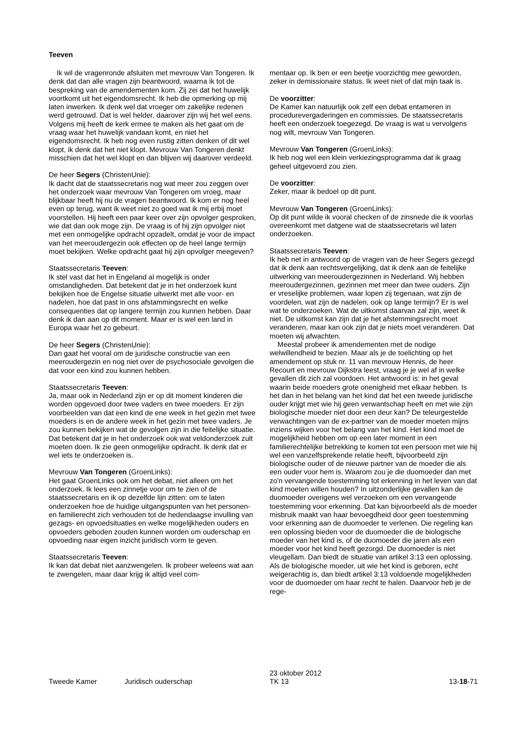Teeven
Ik wil de vragenronde afsluiten met mevrouw Van Tongeren. Ik denk dat dan alle vragen zijn beantwoord, waarna ik tot de bespreking van de amendementen kom. Zij zei dat het huwelijk voortkomt uit het eigendomsrecht. Ik heb die opmerking op mij laten inwerken. Ik denk wel dat vroeger om zakelijke redenen werd getrouwd. Dat is wel helder, daarover zijn wij het wel eens. Volgens mij heeft de kerk ermee te maken als het gaat om de vraag waar het huwelijk vandaan komt, en niet het eigendomsrecht. Ik heb nog even rustig zitten denken of dit wel klopt, ik denk dat het niet klopt. Mevrouw Van Tongeren denkt misschien dat het wel klopt en dan blijven wij daarover verdeeld.
De heer Segers (ChristenUnie):
Ik dacht dat de staatssecretaris nog wat meer zou zeggen over het onderzoek waar mevrouw Van Tongeren om vroeg, maar blijkbaar heeft hij nu de vragen beantwoord. Ik kom er nog heel even op terug, want ik weet niet zo goed wat ik mij erbij moet voorstellen. Hij heeft een paar keer over zijn opvolger gesproken, wie dat dan ook moge zijn. De vraag is of hij zijn opvolger niet met een onmogelijke opdracht opzadelt, omdat je voor de impact van het meeroudergezin ook effecten op de heel lange termijn moet bekijken. Welke opdracht gaat hij zijn opvolger meegeven?
Staatssecretaris Teeven:
Ik stel vast dat het in Engeland al mogelijk is onder omstandigheden. Dat betekent dat je in het onderzoek kunt bekijken hoe de Engelse situatie uitwerkt met alle voor- en nadelen, hoe dat past in ons afstammingsrecht en welke consequenties dat op langere termijn zou kunnen hebben. Daar denk ik dan aan op dit moment. Maar er is wel een land in Europa waar het zo gebeurt.
De heer Segers (ChristenUnie):
Dan gaat het vooral om de juridische constructie van een meeroudergezin en nog niet over de psychosociale gevolgen die dat voor een kind zou kunnen hebben.
Staatssecretaris Teeven:
Ja, maar ook in Nederland zijn er op dit moment kinderen die worden opgevoed door twee vaders en twee moeders. Er zijn voorbeelden van dat een kind de ene week in het gezin met twee moeders is en de andere week in het gezin met twee vaders. Je zou kunnen bekijken wat de gevolgen zijn in die feitelijke situatie. Dat betekent dat je in het onderzoek ook wat veldonderzoek zult moeten doen. Ik zie geen onmogelijke opdracht. Ik denk dat er wel iets te onderzoeken is.
Mevrouw Van Tongeren (GroenLinks):
Het gaat GroenLinks ook om het debat, niet alleen om het onderzoek. Ik lees een zinnetje voor om te zien of de staatssecretaris en ik op dezelfde lijn zitten: om te laten onderzoeken hoe de huidige uitgangspunten van het personen- en familierecht zich verhouden tot de hedendaagse invulling van gezags- en opvoedsituaties en welke mogelijkheden ouders en opvoeders geboden zouden kunnen worden om ouderschap en opvoeding naar eigen inzicht juridisch vorm te geven.
Staatssecretaris Teeven:
Ik kan dat debat niet aanzwengelen. Ik probeer weleens wat aan te zwengelen, maar daar krijg ik altijd veel com-
mentaar op. Ik ben er een beetje voorzichtig mee geworden, zeker in demissionaire status. Ik weet niet of dat mijn taak is.
De voorzitter:
De Kamer kan natuurlijk ook zelf een debat entameren in procedurevergaderingen en commissies. De staatssecretaris heeft een onderzoek toegezegd. De vraag is wat u vervolgens nog wilt, mevrouw Van Tongeren.
Mevrouw Van Tongeren (GroenLinks):
Ik heb nog wel een klein verkiezingsprogramma dat ik graag geheel uitgevoerd zou zien.
De voorzitter:
Zeker, maar ik bedoel op dit punt.
Mevrouw Van Tongeren (GroenLinks):
Op dit punt wilde ik vooral checken of de zinsnede die ik voorlas overeenkomt met datgene wat de staatssecretaris wil laten onderzoeken.
Staatssecretaris Teeven:
Ik heb net in antwoord op de vragen van de heer Segers gezegd dat ik denk aan rechtsvergelijking, dat ik denk aan de feitelijke uitwerking van meeroudergezinnen in Nederland. Wij hebben meeroudergezinnen, gezinnen met meer dan twee ouders. Zijn er vreselijke problemen, waar lopen zij tegenaan, wat zijn de voordelen, wat zijn de nadelen, ook op lange termijn? Er is wel wat te onderzoeken. Wat de uitkomst daarvan zal zijn, weet ik niet. De uitkomst kan zijn dat je het afstemmingsrecht moet veranderen, maar kan ook zijn dat je niets moet veranderen. Dat moeten wij afwachten.
Meestal probeer ik amendementen met de nodige welwillendheid te bezien. Maar als je de toelichting op het amendement op stuk nr. 11 van mevrouw Hennis, de heer Recourt en mevrouw Dijkstra leest, vraag je je wel af in welke gevallen dit zich zal voordoen. Het antwoord is: in het geval waarin beide moeders grote onenigheid met elkaar hebben. Is het dan in het belang van het kind dat het een tweede juridische ouder krijgt met wie hij geen verwantschap heeft en met wie zijn biologische moeder niet door een deur kan? De teleurgestelde verwachtingen van de ex-partner van de moeder moeten mijns inziens wijken voor het belang van het kind. Het kind moet de mogelijkheid hebben om op een later moment in een familierechtelijke betrekking te komen tot een persoon met wie hij wel een vanzelfsprekende relatie heeft, bijvoorbeeld zijn biologische ouder of de nieuwe partner van de moeder die als een ouder voor hem is. Waarom zou je die duomoeder dan met zo'n vervangende toestemming tot erkenning in het leven van dat kind moeten willen houden? In uitzonderlijke gevallen kan de duomoeder overigens wel verzoeken om een vervangende toestemming voor erkenning. Dat kan bijvoorbeeld als de moeder misbruik maakt van haar bevoegdheid door geen toestemming voor erkenning aan de duomoeder te verlenen. Die regeling kan een oplossing bieden voor de duomoeder die de biologische moeder van het kind is, of de duomoeder die jaren als een moeder voor het kind heeft gezorgd. De duomoeder is niet vleugellam. Dan biedt de situatie van artikel 3:13 een oplossing. Als de biologische moeder, uit wie het kind is geboren, echt weigerachtig is, dan biedt artikel 3:13 voldoende mogelijkheden voor de duomoeder om haar recht te halen. Daarvoor heb je de rege-
Tweede Kamer
Juridisch ouderschap
23 oktober 2012
TK 13
13-18-71